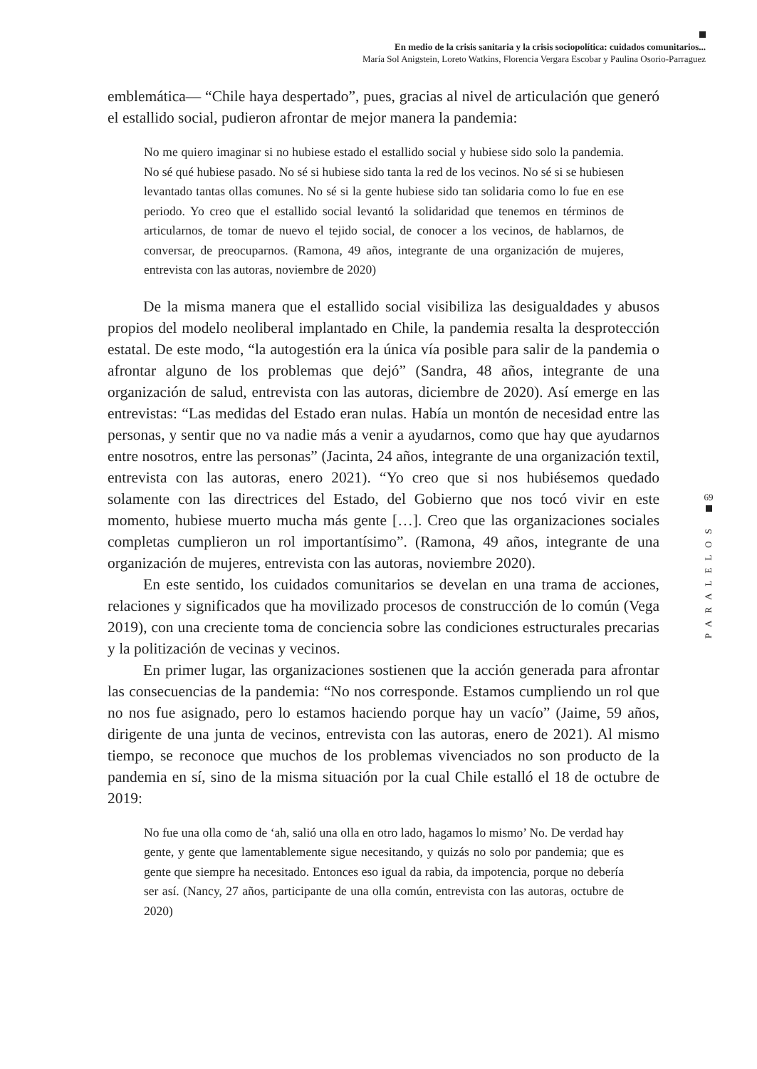En medio de la crisis sanitaria y la crisis sociopolítica: cuidados comunitarios...
María Sol Anigstein, Loreto Watkins, Florencia Vergara Escobar y Paulina Osorio-Parraguez
emblemática— “Chile haya despertado”, pues, gracias al nivel de articulación que generó el estallido social, pudieron afrontar de mejor manera la pandemia:
No me quiero imaginar si no hubiese estado el estallido social y hubiese sido solo la pandemia. No sé qué hubiese pasado. No sé si hubiese sido tanta la red de los vecinos. No sé si se hubiesen levantado tantas ollas comunes. No sé si la gente hubiese sido tan solidaria como lo fue en ese periodo. Yo creo que el estallido social levantó la solidaridad que tenemos en términos de articularnos, de tomar de nuevo el tejido social, de conocer a los vecinos, de hablarnos, de conversar, de preocuparnos. (Ramona, 49 años, integrante de una organización de mujeres, entrevista con las autoras, noviembre de 2020)
De la misma manera que el estallido social visibiliza las desigualdades y abusos propios del modelo neoliberal implantado en Chile, la pandemia resalta la desprotección estatal. De este modo, “la autogestión era la única vía posible para salir de la pandemia o afrontar alguno de los problemas que dejó” (Sandra, 48 años, integrante de una organización de salud, entrevista con las autoras, diciembre de 2020). Así emerge en las entrevistas: “Las medidas del Estado eran nulas. Había un montón de necesidad entre las personas, y sentir que no va nadie más a venir a ayudarnos, como que hay que ayudarnos entre nosotros, entre las personas” (Jacinta, 24 años, integrante de una organización textil, entrevista con las autoras, enero 2021). “Yo creo que si nos hubiésemos quedado solamente con las directrices del Estado, del Gobierno que nos tocó vivir en este momento, hubiese muerto mucha más gente […]. Creo que las organizaciones sociales completas cumplieron un rol importantísimo”. (Ramona, 49 años, integrante de una organización de mujeres, entrevista con las autoras, noviembre 2020).
En este sentido, los cuidados comunitarios se develan en una trama de acciones, relaciones y significados que ha movilizado procesos de construcción de lo común (Vega 2019), con una creciente toma de conciencia sobre las condiciones estructurales precarias y la politización de vecinas y vecinos.
En primer lugar, las organizaciones sostienen que la acción generada para afrontar las consecuencias de la pandemia: “No nos corresponde. Estamos cumpliendo un rol que no nos fue asignado, pero lo estamos haciendo porque hay un vacío” (Jaime, 59 años, dirigente de una junta de vecinos, entrevista con las autoras, enero de 2021). Al mismo tiempo, se reconoce que muchos de los problemas vivenciados no son producto de la pandemia en sí, sino de la misma situación por la cual Chile estalló el 18 de octubre de 2019:
No fue una olla como de ‘ah, salió una olla en otro lado, hagamos lo mismo’ No. De verdad hay gente, y gente que lamentablemente sigue necesitando, y quizás no solo por pandemia; que es gente que siempre ha necesitado. Entonces eso igual da rabia, da impotencia, porque no debería ser así. (Nancy, 27 años, participante de una olla común, entrevista con las autoras, octubre de 2020)
69
PARALELOS